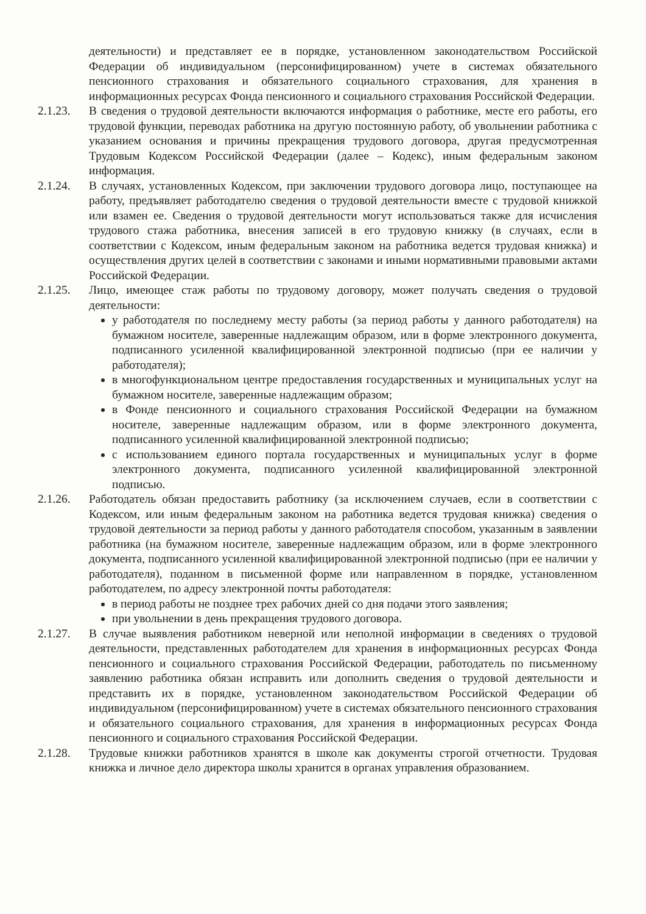деятельности) и представляет ее в порядке, установленном законодательством Российской Федерации об индивидуальном (персонифицированном) учете в системах обязательного пенсионного страхования и обязательного социального страхования, для хранения в информационных ресурсах Фонда пенсионного и социального страхования Российской Федерации.
2.1.23. В сведения о трудовой деятельности включаются информация о работнике, месте его работы, его трудовой функции, переводах работника на другую постоянную работу, об увольнении работника с указанием основания и причины прекращения трудового договора, другая предусмотренная Трудовым Кодексом Российской Федерации (далее – Кодекс), иным федеральным законом информация.
2.1.24. В случаях, установленных Кодексом, при заключении трудового договора лицо, поступающее на работу, предъявляет работодателю сведения о трудовой деятельности вместе с трудовой книжкой или взамен ее. Сведения о трудовой деятельности могут использоваться также для исчисления трудового стажа работника, внесения записей в его трудовую книжку (в случаях, если в соответствии с Кодексом, иным федеральным законом на работника ведется трудовая книжка) и осуществления других целей в соответствии с законами и иными нормативными правовыми актами Российской Федерации.
2.1.25. Лицо, имеющее стаж работы по трудовому договору, может получать сведения о трудовой деятельности:
у работодателя по последнему месту работы (за период работы у данного работодателя) на бумажном носителе, заверенные надлежащим образом, или в форме электронного документа, подписанного усиленной квалифицированной электронной подписью (при ее наличии у работодателя);
в многофункциональном центре предоставления государственных и муниципальных услуг на бумажном носителе, заверенные надлежащим образом;
в Фонде пенсионного и социального страхования Российской Федерации на бумажном носителе, заверенные надлежащим образом, или в форме электронного документа, подписанного усиленной квалифицированной электронной подписью;
с использованием единого портала государственных и муниципальных услуг в форме электронного документа, подписанного усиленной квалифицированной электронной подписью.
2.1.26. Работодатель обязан предоставить работнику (за исключением случаев, если в соответствии с Кодексом, или иным федеральным законом на работника ведется трудовая книжка) сведения о трудовой деятельности за период работы у данного работодателя способом, указанным в заявлении работника (на бумажном носителе, заверенные надлежащим образом, или в форме электронного документа, подписанного усиленной квалифицированной электронной подписью (при ее наличии у работодателя), поданном в письменной форме или направленном в порядке, установленном работодателем, по адресу электронной почты работодателя:
в период работы не позднее трех рабочих дней со дня подачи этого заявления;
при увольнении в день прекращения трудового договора.
2.1.27. В случае выявления работником неверной или неполной информации в сведениях о трудовой деятельности, представленных работодателем для хранения в информационных ресурсах Фонда пенсионного и социального страхования Российской Федерации, работодатель по письменному заявлению работника обязан исправить или дополнить сведения о трудовой деятельности и представить их в порядке, установленном законодательством Российской Федерации об индивидуальном (персонифицированном) учете в системах обязательного пенсионного страхования и обязательного социального страхования, для хранения в информационных ресурсах Фонда пенсионного и социального страхования Российской Федерации.
2.1.28. Трудовые книжки работников хранятся в школе как документы строгой отчетности. Трудовая книжка и личное дело директора школы хранится в органах управления образованием.